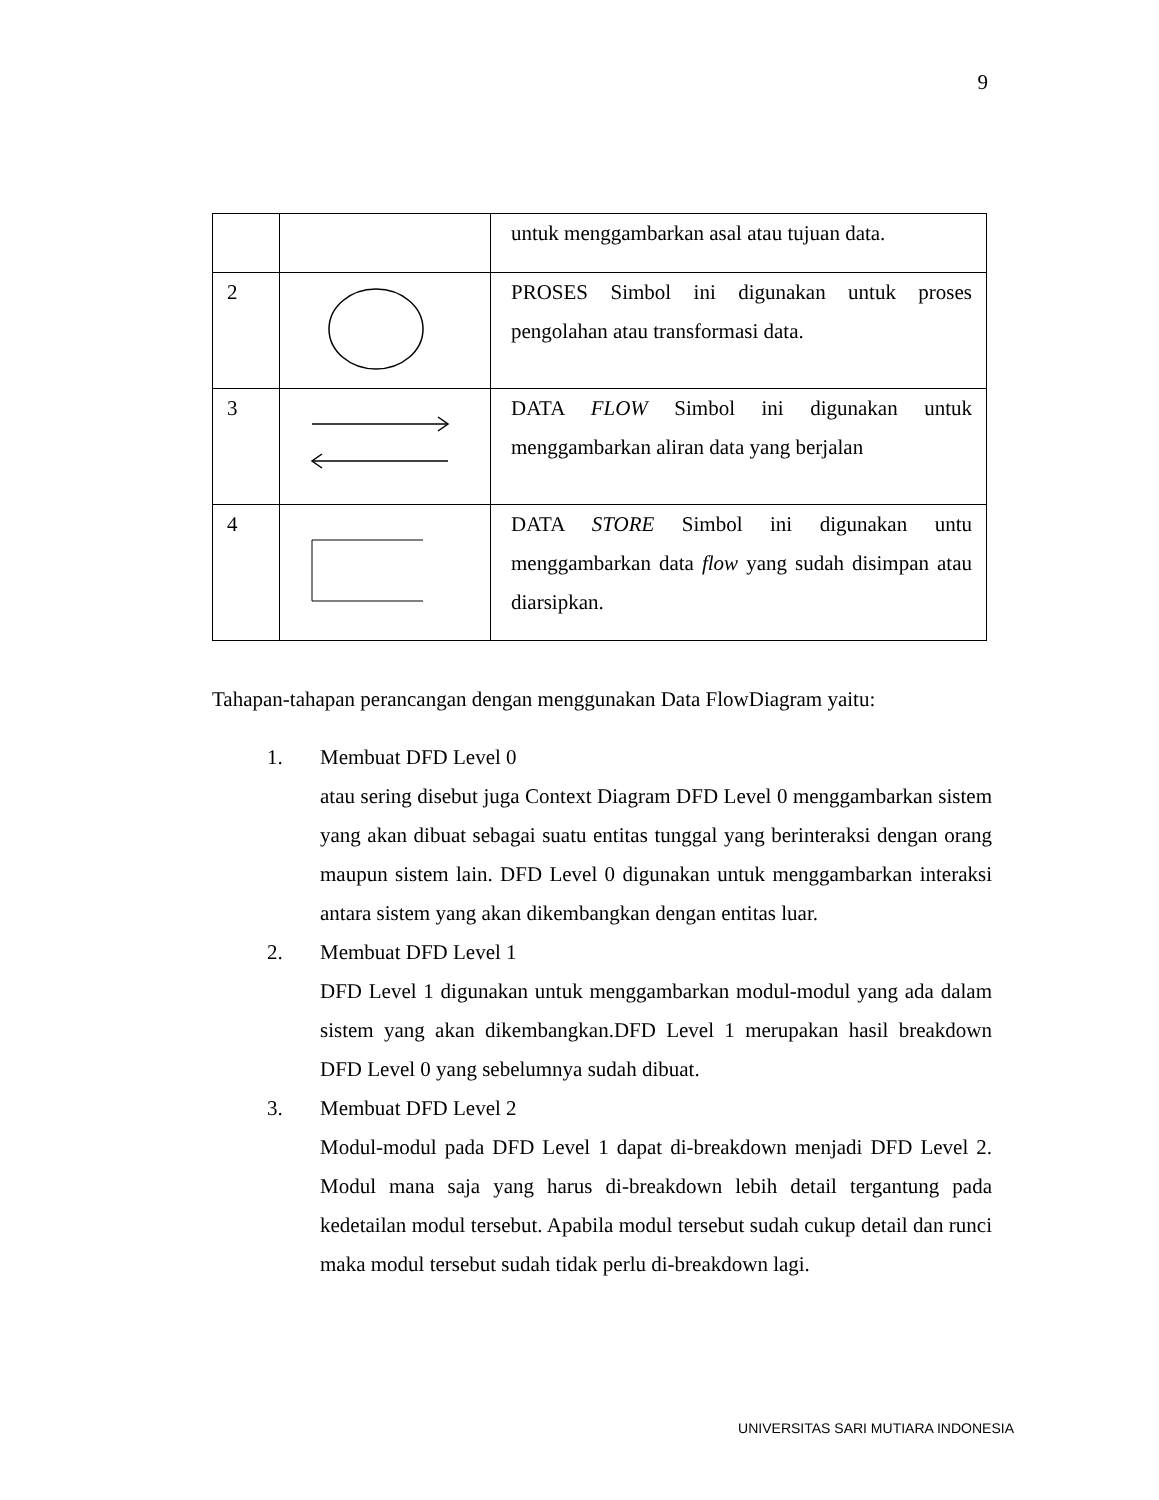9
| | | untuk menggambarkan asal atau tujuan data. |
| 2 | | PROSES Simbol ini digunakan untuk proses pengolahan atau transformasi data. |
| 3 | | DATA FLOW Simbol ini digunakan untuk menggambarkan aliran data yang berjalan |
| 4 | | DATA STORE Simbol ini digunakan untu menggambarkan data flow yang sudah disimpan atau diarsipkan. |
Tahapan-tahapan perancangan dengan menggunakan Data FlowDiagram yaitu:
1. Membuat DFD Level 0
atau sering disebut juga Context Diagram DFD Level 0 menggambarkan sistem yang akan dibuat sebagai suatu entitas tunggal yang berinteraksi dengan orang maupun sistem lain. DFD Level 0 digunakan untuk menggambarkan interaksi antara sistem yang akan dikembangkan dengan entitas luar.
2. Membuat DFD Level 1
DFD Level 1 digunakan untuk menggambarkan modul-modul yang ada dalam sistem yang akan dikembangkan.DFD Level 1 merupakan hasil breakdown DFD Level 0 yang sebelumnya sudah dibuat.
3. Membuat DFD Level 2
Modul-modul pada DFD Level 1 dapat di-breakdown menjadi DFD Level 2. Modul mana saja yang harus di-breakdown lebih detail tergantung pada kedetailan modul tersebut. Apabila modul tersebut sudah cukup detail dan runci maka modul tersebut sudah tidak perlu di-breakdown lagi.
UNIVERSITAS SARI MUTIARA INDONESIA